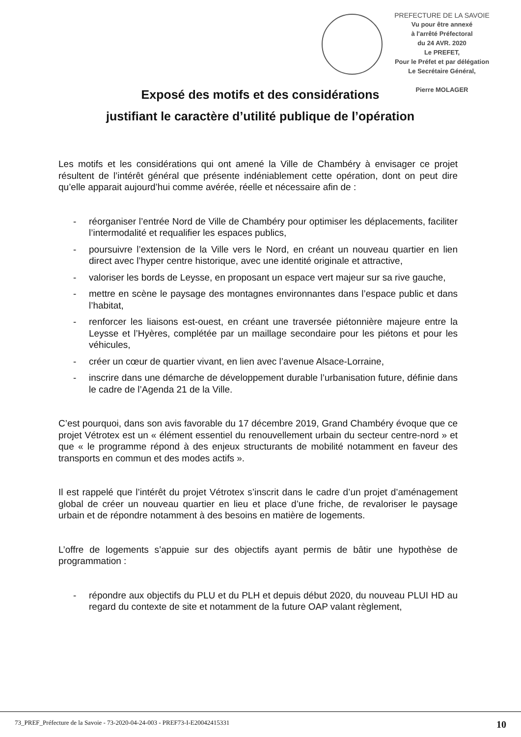PREFECTURE DE LA SAVOIE
Vu pour être annexé
à l'arrêté Préfectoral
du 24 AVR. 2020
Le PREFET,
Pour le Préfet et par délégation
Le Secrétaire Général,
Pierre MOLAGER
Exposé des motifs et des considérations
justifiant le caractère d’utilité publique de l’opération
Les motifs et les considérations qui ont amené la Ville de Chambéry à envisager ce projet résultent de l’intérêt général que présente indéniablement cette opération, dont on peut dire qu’elle apparait aujourd’hui comme avérée, réelle et nécessaire afin de :
- réorganiser l’entrée Nord de Ville de Chambéry pour optimiser les déplacements, faciliter l’intermodalité et requalifier les espaces publics,
- poursuivre l’extension de la Ville vers le Nord, en créant un nouveau quartier en lien direct avec l’hyper centre historique, avec une identité originale et attractive,
- valoriser les bords de Leysse, en proposant un espace vert majeur sur sa rive gauche,
- mettre en scène le paysage des montagnes environnantes dans l’espace public et dans l’habitat,
- renforcer les liaisons est-ouest, en créant une traversée piétonnière majeure entre la Leysse et l’Hyères, complétée par un maillage secondaire pour les piétons et pour les véhicules,
- créer un cœur de quartier vivant, en lien avec l’avenue Alsace-Lorraine,
- inscrire dans une démarche de développement durable l’urbanisation future, définie dans le cadre de l’Agenda 21 de la Ville.
C’est pourquoi, dans son avis favorable du 17 décembre 2019, Grand Chambéry évoque que ce projet Vétrotex est un « élément essentiel du renouvellement urbain du secteur centre-nord » et que « le programme répond à des enjeux structurants de mobilité notamment en faveur des transports en commun et des modes actifs ».
Il est rappelé que l’intérêt du projet Vétrotex s’inscrit dans le cadre d’un projet d’aménagement global de créer un nouveau quartier en lieu et place d’une friche, de revaloriser le paysage urbain et de répondre notamment à des besoins en matière de logements.
L’offre de logements s’appuie sur des objectifs ayant permis de bâtir une hypothèse de programmation :
- répondre aux objectifs du PLU et du PLH et depuis début 2020, du nouveau PLUI HD au regard du contexte de site et notamment de la future OAP valant règlement,
73_PREF_Préfecture de la Savoie - 73-2020-04-24-003 - PREF73-I-E20042415331 10